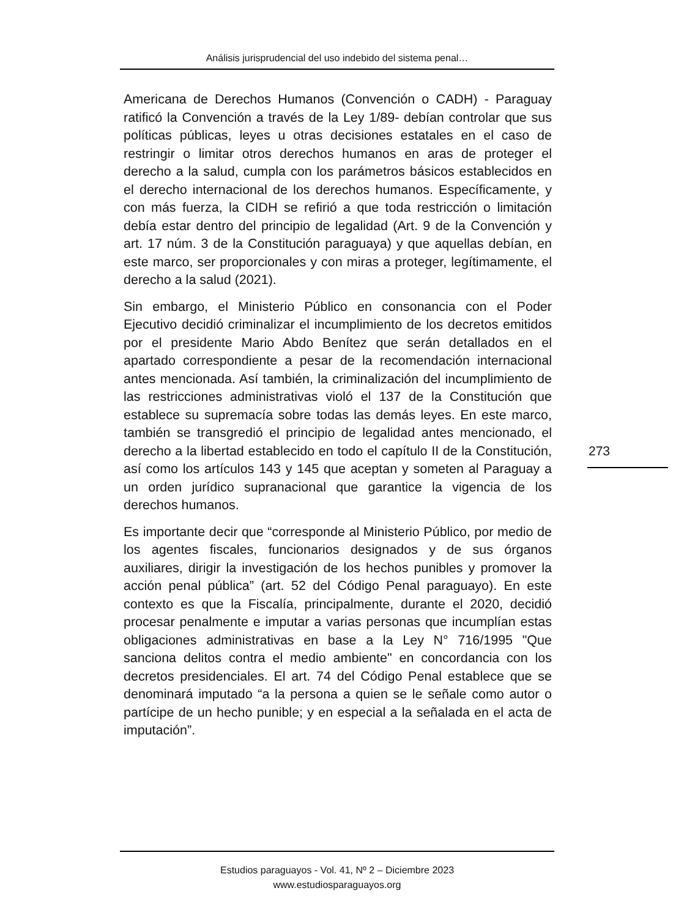Análisis jurisprudencial del uso indebido del sistema penal…
Americana de Derechos Humanos (Convención o CADH) - Paraguay ratificó la Convención a través de la Ley 1/89- debían controlar que sus políticas públicas, leyes u otras decisiones estatales en el caso de restringir o limitar otros derechos humanos en aras de proteger el derecho a la salud, cumpla con los parámetros básicos establecidos en el derecho internacional de los derechos humanos. Específicamente, y con más fuerza, la CIDH se refirió a que toda restricción o limitación debía estar dentro del principio de legalidad (Art. 9 de la Convención y art. 17 núm. 3 de la Constitución paraguaya) y que aquellas debían, en este marco, ser proporcionales y con miras a proteger, legítimamente, el derecho a la salud (2021).
Sin embargo, el Ministerio Público en consonancia con el Poder Ejecutivo decidió criminalizar el incumplimiento de los decretos emitidos por el presidente Mario Abdo Benítez que serán detallados en el apartado correspondiente a pesar de la recomendación internacional antes mencionada. Así también, la criminalización del incumplimiento de las restricciones administrativas violó el 137 de la Constitución que establece su supremacía sobre todas las demás leyes. En este marco, también se transgredió el principio de legalidad antes mencionado, el derecho a la libertad establecido en todo el capítulo II de la Constitución, así como los artículos 143 y 145 que aceptan y someten al Paraguay a un orden jurídico supranacional que garantice la vigencia de los derechos humanos.
Es importante decir que “corresponde al Ministerio Público, por medio de los agentes fiscales, funcionarios designados y de sus órganos auxiliares, dirigir la investigación de los hechos punibles y promover la acción penal pública” (art. 52 del Código Penal paraguayo). En este contexto es que la Fiscalía, principalmente, durante el 2020, decidió procesar penalmente e imputar a varias personas que incumplían estas obligaciones administrativas en base a la Ley N° 716/1995 "Que sanciona delitos contra el medio ambiente" en concordancia con los decretos presidenciales. El art. 74 del Código Penal establece que se denominará imputado “a la persona a quien se le señale como autor o partícipe de un hecho punible; y en especial a la señalada en el acta de imputación”.
273
Estudios paraguayos - Vol. 41, Nº 2 – Diciembre 2023
www.estudiosparaguayos.org